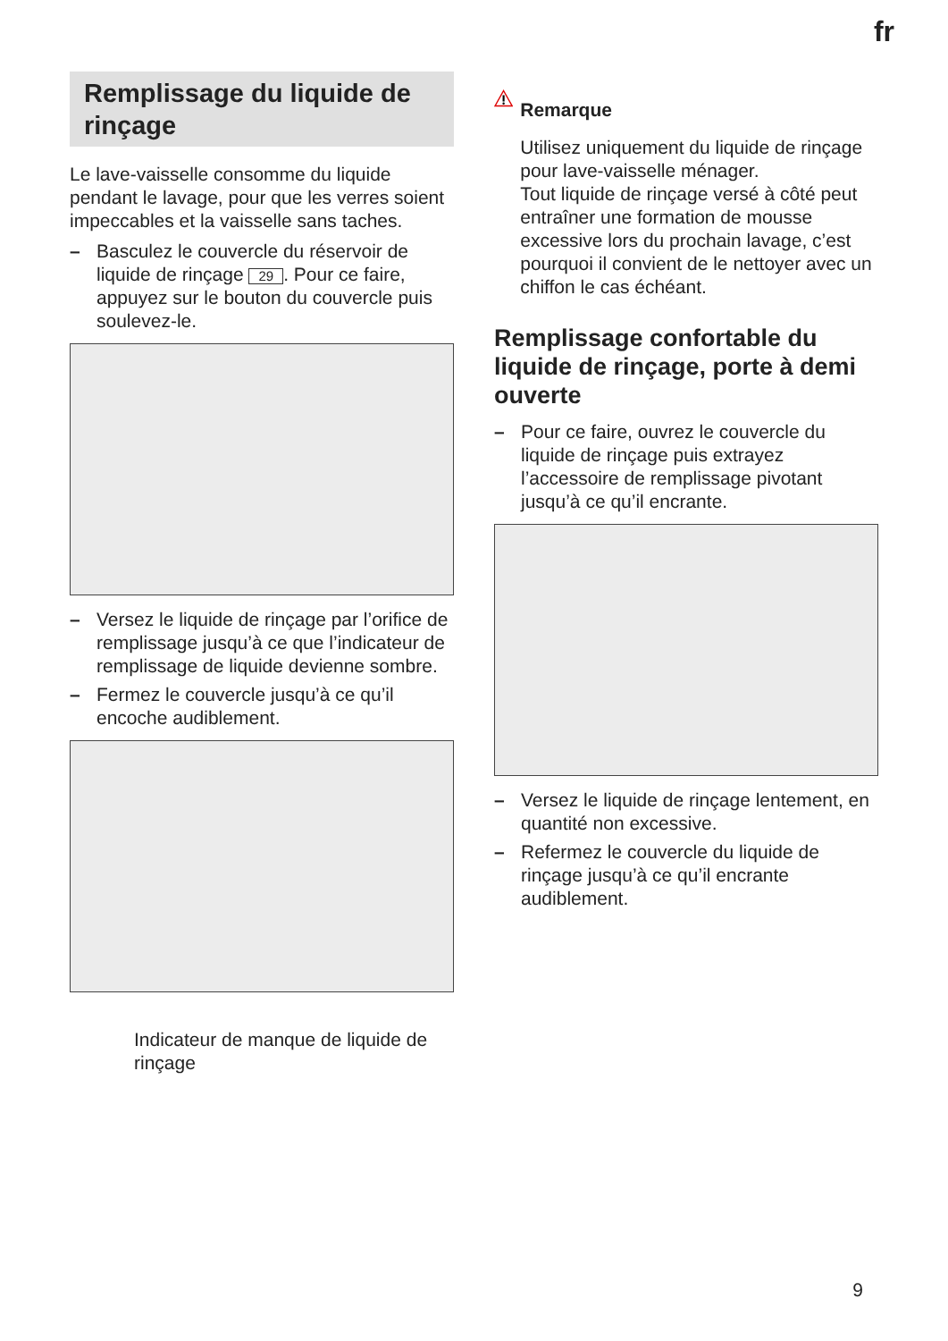fr
Remplissage du liquide de rinçage
Le lave-vaisselle consomme du liquide pendant le lavage, pour que les verres soient impeccables et la vaisselle sans taches.
– Basculez le couvercle du réservoir de liquide de rinçage 29. Pour ce faire, appuyez sur le bouton du couvercle puis soulevez-le.
– Versez le liquide de rinçage par l’orifice de remplissage jusqu’à ce que l’indicateur de remplissage de liquide devienne sombre.
– Fermez le couvercle jusqu’à ce qu’il encoche audiblement.
Indicateur de manque de liquide de rinçage
Remarque
Utilisez uniquement du liquide de rinçage pour lave-vaisselle ménager.
Tout liquide de rinçage versé à côté peut entraîner une formation de mousse excessive lors du prochain lavage, c’est pourquoi il convient de le nettoyer avec un chiffon le cas échéant.
Remplissage confortable du liquide de rinçage, porte à demi ouverte
– Pour ce faire, ouvrez le couvercle du liquide de rinçage puis extrayez l’accessoire de remplissage pivotant jusqu’à ce qu’il encrante.
– Versez le liquide de rinçage lentement, en quantité non excessive.
– Refermez le couvercle du liquide de rinçage jusqu’à ce qu’il encrante audiblement.
9